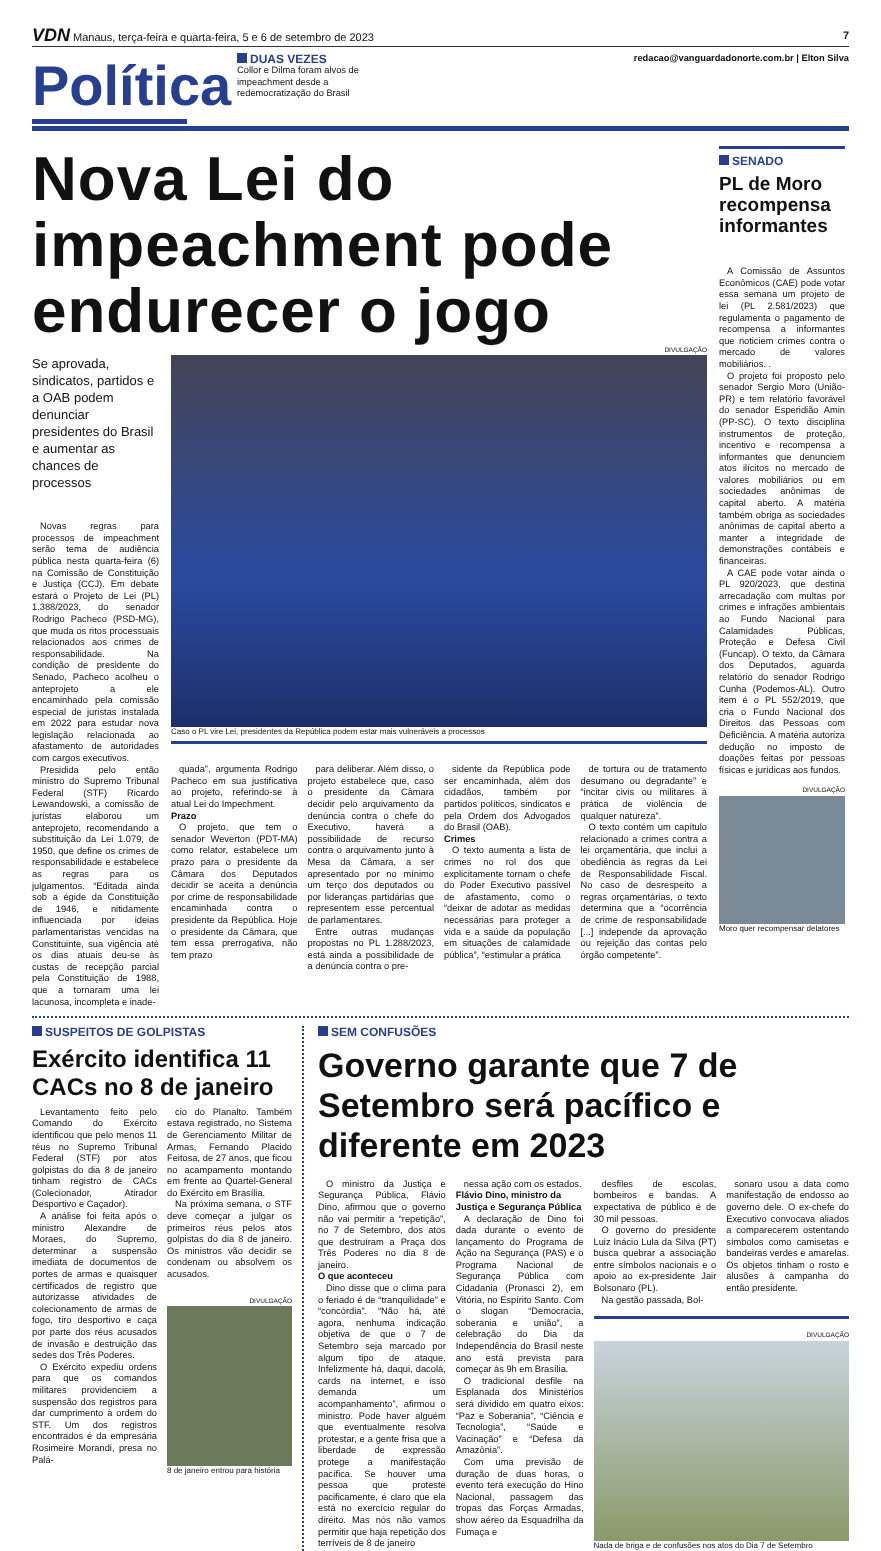VDN Manaus, terça-feira e quarta-feira, 5 e 6 de setembro de 2023 7
Política
DUAS VEZES
Collor e Dilma foram alvos de impeachment desde a redemocratização do Brasil
redacao@vanguardadonorte.com.br | Elton Silva
Nova Lei do impeachment pode endurecer o jogo
DIVULGAÇÃO
Se aprovada, sindicatos, partidos e a OAB podem denunciar presidentes do Brasil e aumentar as chances de processos
Novas regras para processos de impeachment serão tema de audiência pública nesta quarta-feira (6) na Comissão de Constituição e Justiça (CCJ). Em debate estará o Projeto de Lei (PL) 1.388/2023, do senador Rodrigo Pacheco (PSD-MG), que muda os ritos processuais relacionados aos crimes de responsabilidade. Na condição de presidente do Senado, Pacheco acolheu o anteprojeto a ele encaminhado pela comissão especial de juristas instalada em 2022 para estudar nova legislação relacionada ao afastamento de autoridades com cargos executivos.
Presidida pelo então ministro do Supremo Tribunal Federal (STF) Ricardo Lewandowski, a comissão de juristas elaborou um anteprojeto, recomendando a substituição da Lei 1.079, de 1950, que define os crimes de responsabilidade e estabelece as regras para os julgamentos. “Editada ainda sob a égide da Constituição de 1946, e nitidamente influenciada por ideias parlamentaristas vencidas na Constituinte, sua vigência até os dias atuais deu-se às custas de recepção parcial pela Constituição de 1988, que a tornaram uma lei lacunosa, incompleta e inade-
Caso o PL vire Lei, presidentes da República podem estar mais vulneráveis a processos
quada”, argumenta Rodrigo Pacheco em sua justificativa ao projeto, referindo-se à atual Lei do Impechment.
Prazo
O projeto, que tem o senador Weverton (PDT-MA) como relator, estabelece um prazo para o presidente da Câmara dos Deputados decidir se aceita a denúncia por crime de responsabilidade encaminhada contra o presidente da República. Hoje o presidente da Câmara, que tem essa prerrogativa, não tem prazo
para deliberar. Além disso, o projeto estabelece que, caso o presidente da Câmara decidir pelo arquivamento da denúncia contra o chefe do Executivo, haverá a possibilidade de recurso contra o arquivamento junto à Mesa da Câmara, a ser apresentado por no mínimo um terço dos deputados ou por lideranças partidárias que representem esse percentual de parlamentares.
Entre outras mudanças propostas no PL 1.288/2023, está ainda a possibilidade de a denúncia contra o pre-
sidente da República pode ser encaminhada, além dos cidadãos, também por partidos políticos, sindicatos e pela Ordem dos Advogados do Brasil (OAB).
Crimes
O texto aumenta a lista de crimes no rol dos que explicitamente tornam o chefe do Poder Executivo passível de afastamento, como o “deixar de adotar as medidas necessárias para proteger a vida e a saúde da população em situações de calamidade pública”, “estimular a prática
de tortura ou de tratamento desumano ou degradante” e “incitar civis ou militares à prática de violência de qualquer natureza”.
O texto contém um capítulo relacionado a crimes contra a lei orçamentária, que inclui a obediência às regras da Lei de Responsabilidade Fiscal. No caso de desrespeito a regras orçamentárias, o texto determina que a “ocorrência de crime de responsabilidade [...] independe da aprovação ou rejeição das contas pelo órgão competente”.
SENADO
PL de Moro recompensa informantes
A Comissão de Assuntos Econômicos (CAE) pode votar essa semana um projeto de lei (PL 2.581/2023) que regulamenta o pagamento de recompensa a informantes que noticiem crimes contra o mercado de valores mobiliários. .
O projeto foi proposto pelo senador Sergio Moro (União-PR) e tem relatório favorável do senador Esperidião Amin (PP-SC). O texto disciplina instrumentos de proteção, incentivo e recompensa a informantes que denunciem atos ilícitos no mercado de valores mobiliários ou em sociedades anônimas de capital aberto. A matéria também obriga as sociedades anônimas de capital aberto a manter a integridade de demonstrações contábeis e financeiras.
A CAE pode votar ainda o PL 920/2023, que destina arrecadação com multas por crimes e infrações ambientais ao Fundo Nacional para Calamidades Públicas, Proteção e Defesa Civil (Funcap). O texto, da Câmara dos Deputados, aguarda relatório do senador Rodrigo Cunha (Podemos-AL). Outro item é o PL 552/2019, que cria o Fundo Nacional dos Direitos das Pessoas com Deficiência. A matéria autoriza dedução no imposto de doações feitas por pessoas físicas e jurídicas aos fundos.
DIVULGAÇÃO
Moro quer recompensar delatores
SUSPEITOS DE GOLPISTAS
Exército identifica 11 CACs no 8 de janeiro
Levantamento feito pelo Comando do Exército identificou que pelo menos 11 réus no Supremo Tribunal Federal (STF) por atos golpistas do dia 8 de janeiro tinham registro de CACs (Colecionador, Atirador Desportivo e Caçador).
A análise foi feita após o ministro Alexandre de Moraes, do Supremo, determinar a suspensão imediata de documentos de portes de armas e quaisquer certificados de registro que autorizasse atividades de colecionamento de armas de fogo, tiro desportivo e caça por parte dos réus acusados de invasão e destruição das sedes dos Três Poderes.
O Exército expediu ordens para que os comandos militares providenciem a suspensão dos registros para dar cumprimento à ordem do STF. Um dos registros encontrados é da empresária Rosimeire Morandi, presa no Palá-
cio do Planalto. Também estava registrado, no Sistema de Gerenciamento Militar de Armas, Fernando Placido Feitosa, de 27 anos, que ficou no acampamento montando em frente ao Quartel-General do Exército em Brasília.
Na próxima semana, o STF deve começar a julgar os primeiros réus pelos atos golpistas do dia 8 de janeiro. Os ministros vão decidir se condenam ou absolvem os acusados.
DIVULGAÇÃO
8 de janeiro entrou para história
SEM CONFUSÕES
Governo garante que 7 de Setembro será pacífico e diferente em 2023
O ministro da Justiça e Segurança Pública, Flávio Dino, afirmou que o governo não vai permitir a “repetição”, no 7 de Setembro, dos atos que destruíram a Praça dos Três Poderes no dia 8 de janeiro.
O que aconteceu
Dino disse que o clima para o feriado é de “tranquilidade” e “concórdia”. “Não há, até agora, nenhuma indicação objetiva de que o 7 de Setembro seja marcado por algum tipo de ataque. Infelizmente há, daqui, dacolá, cards na internet, e isso demanda um acompanhamento”, afirmou o ministro. Pode haver alguém que eventualmente resolva protestar, e a gente frisa que a liberdade de expressão protege a manifestação pacífica. Se houver uma pessoa que proteste pacificamente, é claro que ela está no exercício regular do direito. Mas nós não vamos permitir que haja repetição dos terríveis de 8 de janeiro
nessa ação com os estados.
Flávio Dino, ministro da Justiça e Segurança Pública
A declaração de Dino foi dada durante o evento de lançamento do Programa de Ação na Segurança (PAS) e o Programa Nacional de Segurança Pública com Cidadania (Pronasci 2), em Vitória, no Espírito Santo. Com o slogan “Democracia, soberania e união”, a celebração do Dia da Independência do Brasil neste ano está prevista para começar às 9h em Brasília.
O tradicional desfile na Esplanada dos Ministérios será dividido em quatro eixos: “Paz e Soberania”, “Ciência e Tecnologia”, “Saúde e Vacinação” e “Defesa da Amazônia”.
Com uma previsão de duração de duas horas, o evento terá execução do Hino Nacional, passagem das tropas das Forças Armadas, show aéreo da Esquadrilha da Fumaça e
desfiles de escolas, bombeiros e bandas. A expectativa de público é de 30 mil pessoas.
O governo do presidente Luiz Inácio Lula da Silva (PT) busca quebrar a associação entre símbolos nacionais e o apoio ao ex-presidente Jair Bolsonaro (PL).
Na gestão passada, Bol-
sonaro usou a data como manifestação de endosso ao governo dele. O ex-chefe do Executivo convocava aliados a comparecerem ostentando símbolos como camisetas e bandeiras verdes e amarelas. Os objetos tinham o rosto e alusões à campanha do então presidente.
DIVULGAÇÃO
Nada de briga e de confusões nos atos do Dia 7 de Setembro